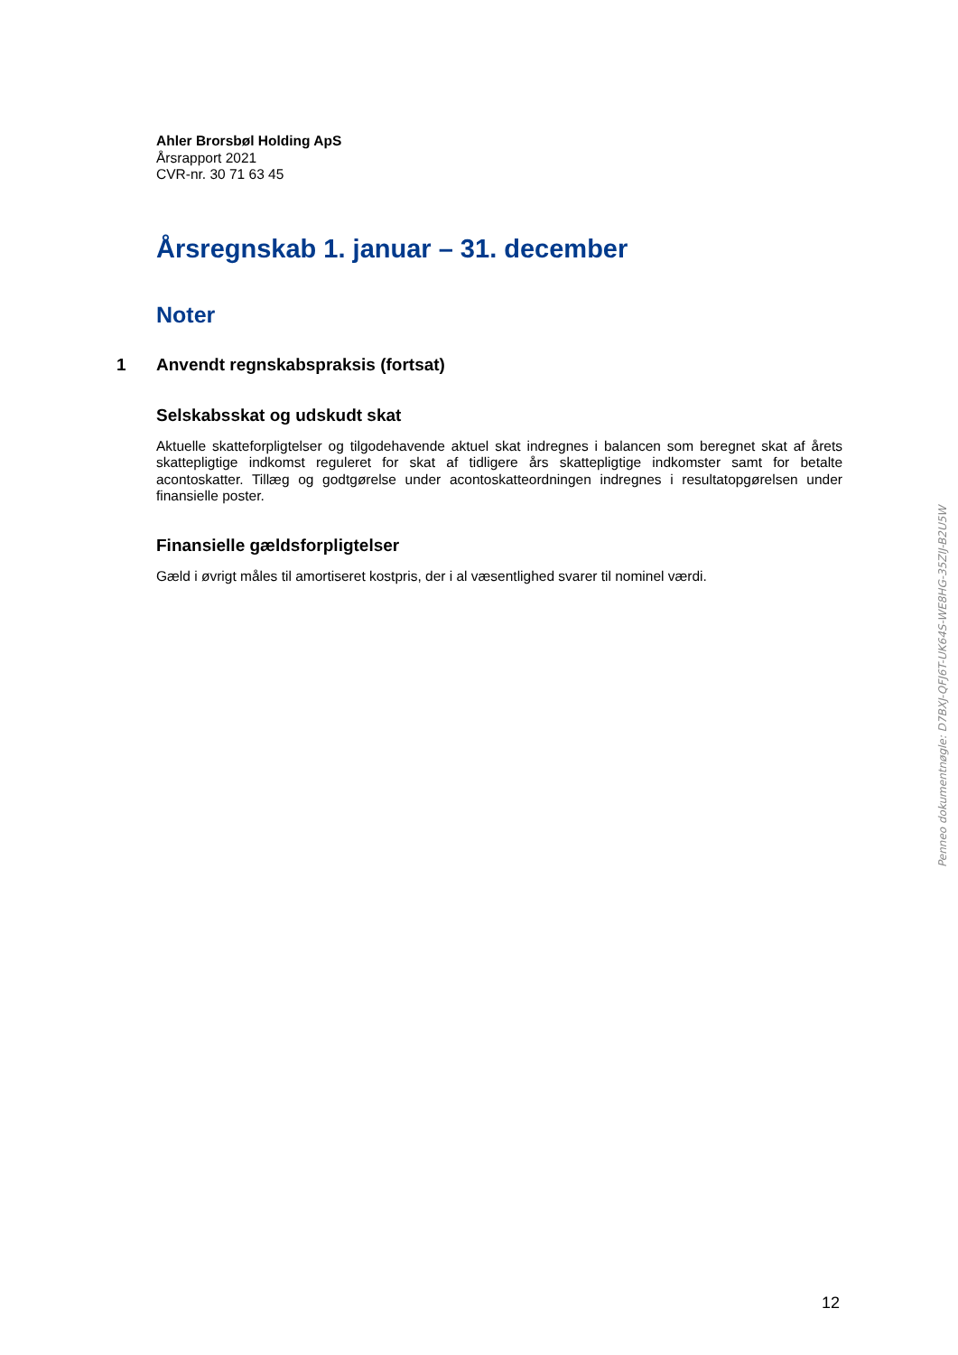Ahler Brorsbøl Holding ApS
Årsrapport 2021
CVR-nr. 30 71 63 45
Årsregnskab 1. januar – 31. december
Noter
1 Anvendt regnskabspraksis (fortsat)
Selskabsskat og udskudt skat
Aktuelle skatteforpligtelser og tilgodehavende aktuel skat indregnes i balancen som beregnet skat af årets skattepligtige indkomst reguleret for skat af tidligere års skattepligtige indkomster samt for betalte acontoskatter. Tillæg og godtgørelse under acontoskatteordningen indregnes i resultatopgørelsen under finansielle poster.
Finansielle gældsforpligtelser
Gæld i øvrigt måles til amortiseret kostpris, der i al væsentlighed svarer til nominel værdi.
Penneo dokumentnøgle: D7BXJ-QFJ6T-UK64S-WE8HG-35ZIJ-B2U5W
12